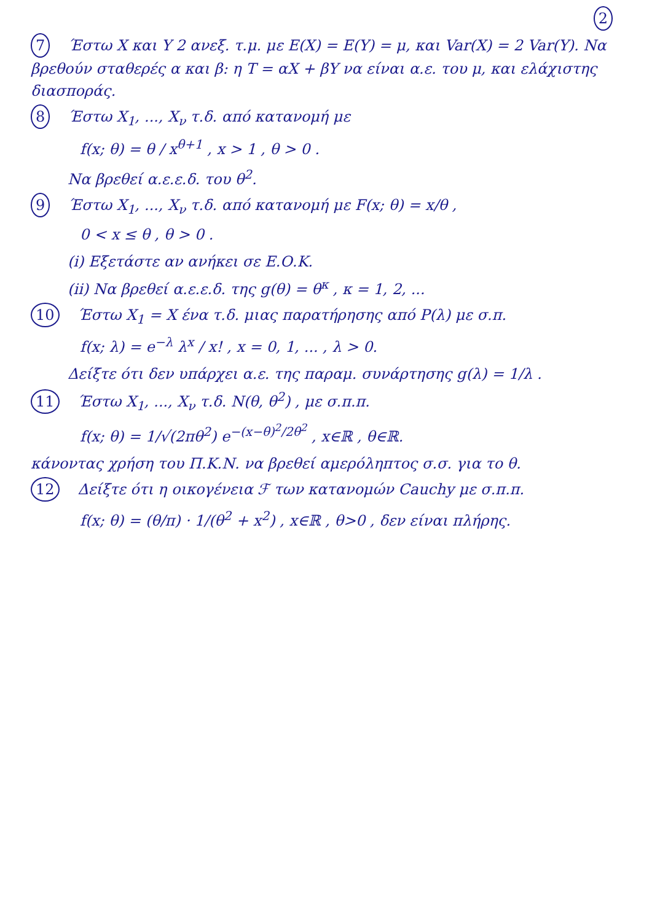2
7 Έστω X και Y 2 ανεξ. τ.μ. με E(X) = E(Y) = μ, και Var(X) = 2 Var(Y). Να βρεθούν σταθερές α και β: η T = αX + βY να είναι α.ε. του μ, και ελάχιστης διασποράς.
8 Έστω X<sub>1</sub>, ..., X<sub>ν</sub> τ.δ. από κατανομή με
f(x; θ) = θ / x<sup>θ+1</sup> , x > 1 , θ > 0 .
Να βρεθεί α.ε.ε.δ. του θ<sup>2</sup>.
9 Έστω X<sub>1</sub>, ..., X<sub>ν</sub> τ.δ. από κατανομή με F(x; θ) = x/θ ,
0 < x ≤ θ , θ > 0 .
(i) Εξετάστε αν ανήκει σε Ε.Ο.Κ.
(ii) Να βρεθεί α.ε.ε.δ. της g(θ) = θ<sup>κ</sup> , κ = 1, 2, ...
10 Έστω X<sub>1</sub> = X ένα τ.δ. μιας παρατήρησης από P(λ) με σ.π.
f(x; λ) = e<sup>−λ</sup> λ<sup>x</sup> / x! , x = 0, 1, ... , λ > 0.
Δείξτε ότι δεν υπάρχει α.ε. της παραμ. συνάρτησης g(λ) = 1/λ .
11 Έστω X<sub>1</sub>, ..., X<sub>ν</sub> τ.δ. N(θ, θ<sup>2</sup>) , με σ.π.π.
f(x; θ) = 1/√(2πθ<sup>2</sup>) e<sup>−(x−θ)<sup>2</sup>/2θ<sup>2</sup></sup> , x∈ℝ , θ∈ℝ.
κάνοντας χρήση του Π.Κ.Ν. να βρεθεί αμερόληπτος σ.σ. για το θ.
12 Δείξτε ότι η οικογένεια ℱ των κατανομών Cauchy με σ.π.π.
f(x; θ) = (θ/π) · 1/(θ<sup>2</sup> + x<sup>2</sup>) , x∈ℝ , θ>0 , δεν είναι πλήρης.